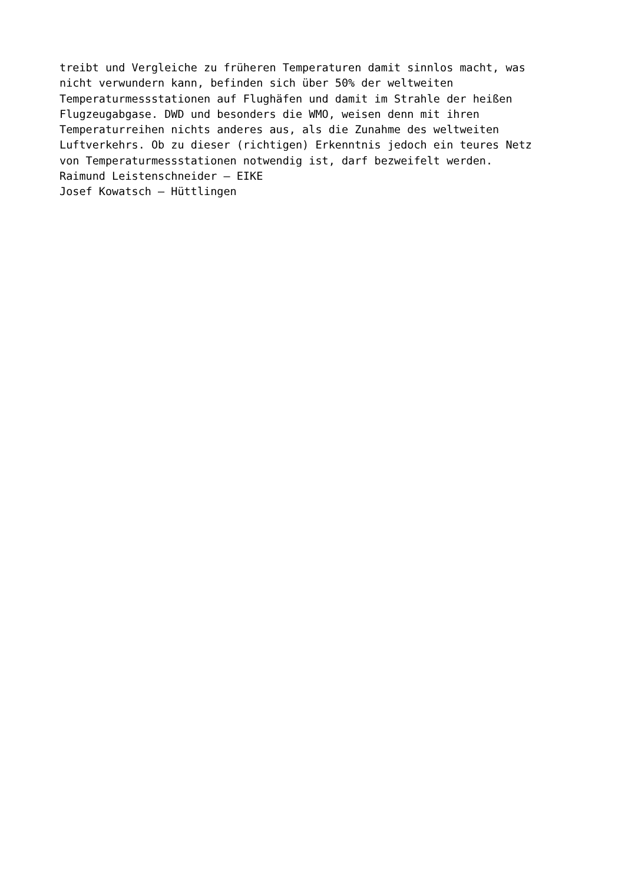treibt und Vergleiche zu früheren Temperaturen damit sinnlos macht, was nicht verwundern kann, befinden sich über 50% der weltweiten Temperaturmessstationen auf Flughäfen und damit im Strahle der heißen Flugzeugabgase. DWD und besonders die WMO, weisen denn mit ihren Temperaturreihen nichts anderes aus, als die Zunahme des weltweiten Luftverkehrs. Ob zu dieser (richtigen) Erkenntnis jedoch ein teures Netz von Temperaturmessstationen notwendig ist, darf bezweifelt werden. Raimund Leistenschneider – EIKE Josef Kowatsch – Hüttlingen